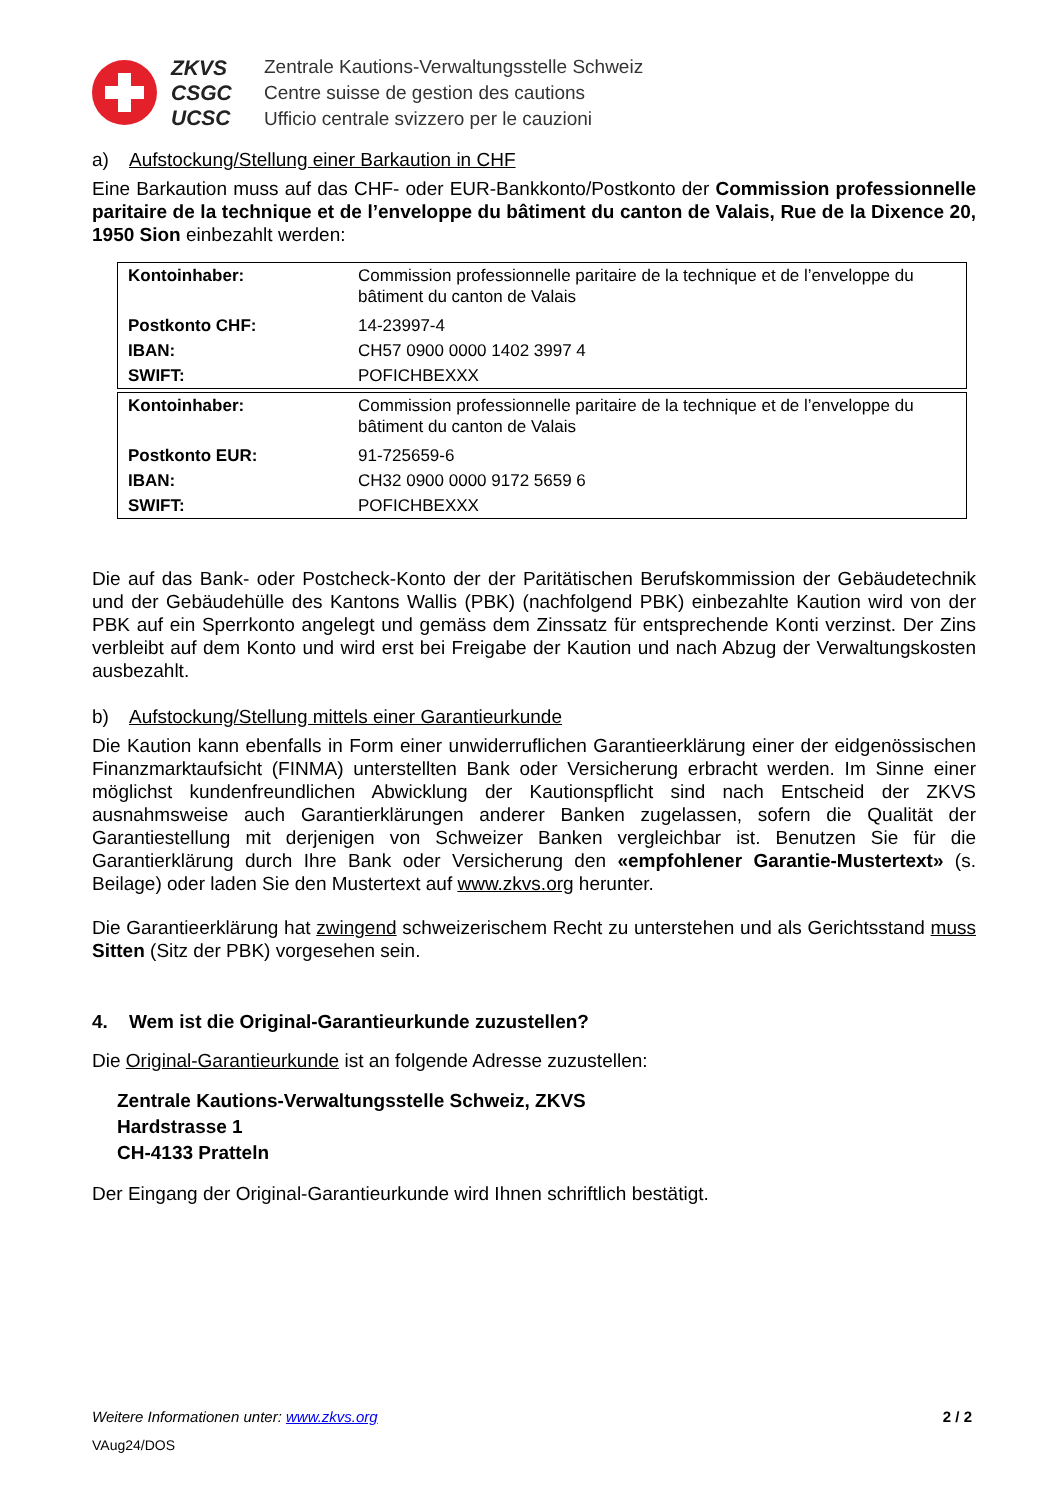ZKVS
CSGC
UCSC
Zentrale Kautions-Verwaltungsstelle Schweiz
Centre suisse de gestion des cautions
Ufficio centrale svizzero per le cauzioni
a) Aufstockung/Stellung einer Barkaution in CHF
Eine Barkaution muss auf das CHF- oder EUR-Bankkonto/Postkonto der Commission professionnelle paritaire de la technique et de l’enveloppe du bâtiment du canton de Valais, Rue de la Dixence 20, 1950 Sion einbezahlt werden:
| Kontoinhaber: | Commission professionnelle paritaire de la technique et de l’enveloppe du bâtiment du canton de Valais |
| Postkonto CHF: | 14-23997-4 |
| IBAN: | CH57 0900 0000 1402 3997 4 |
| SWIFT: | POFICHBEXXX |
| Kontoinhaber: | Commission professionnelle paritaire de la technique et de l’enveloppe du bâtiment du canton de Valais |
| Postkonto EUR: | 91-725659-6 |
| IBAN: | CH32 0900 0000 9172 5659 6 |
| SWIFT: | POFICHBEXXX |
Die auf das Bank- oder Postcheck-Konto der der Paritätischen Berufskommission der Gebäudetechnik und der Gebäudehülle des Kantons Wallis (PBK) (nachfolgend PBK) einbezahlte Kaution wird von der PBK auf ein Sperrkonto angelegt und gemäss dem Zinssatz für entsprechende Konti verzinst. Der Zins verbleibt auf dem Konto und wird erst bei Freigabe der Kaution und nach Abzug der Verwaltungskosten ausbezahlt.
b) Aufstockung/Stellung mittels einer Garantieurkunde
Die Kaution kann ebenfalls in Form einer unwiderruflichen Garantieerklärung einer der eidgenössischen Finanzmarktaufsicht (FINMA) unterstellten Bank oder Versicherung erbracht werden. Im Sinne einer möglichst kundenfreundlichen Abwicklung der Kautionspflicht sind nach Entscheid der ZKVS ausnahmsweise auch Garantierklärungen anderer Banken zugelassen, sofern die Qualität der Garantiestellung mit derjenigen von Schweizer Banken vergleichbar ist. Benutzen Sie für die Garantierklärung durch Ihre Bank oder Versicherung den «empfohlener Garantie-Mustertext» (s. Beilage) oder laden Sie den Mustertext auf www.zkvs.org herunter.
Die Garantieerklärung hat zwingend schweizerischem Recht zu unterstehen und als Gerichtsstand muss Sitten (Sitz der PBK) vorgesehen sein.
4. Wem ist die Original-Garantieurkunde zuzustellen?
Die Original-Garantieurkunde ist an folgende Adresse zuzustellen:
Zentrale Kautions-Verwaltungsstelle Schweiz, ZKVS
Hardstrasse 1
CH-4133 Pratteln
Der Eingang der Original-Garantieurkunde wird Ihnen schriftlich bestätigt.
Weitere Informationen unter: www.zkvs.org 2 / 2
VAug24/DOS